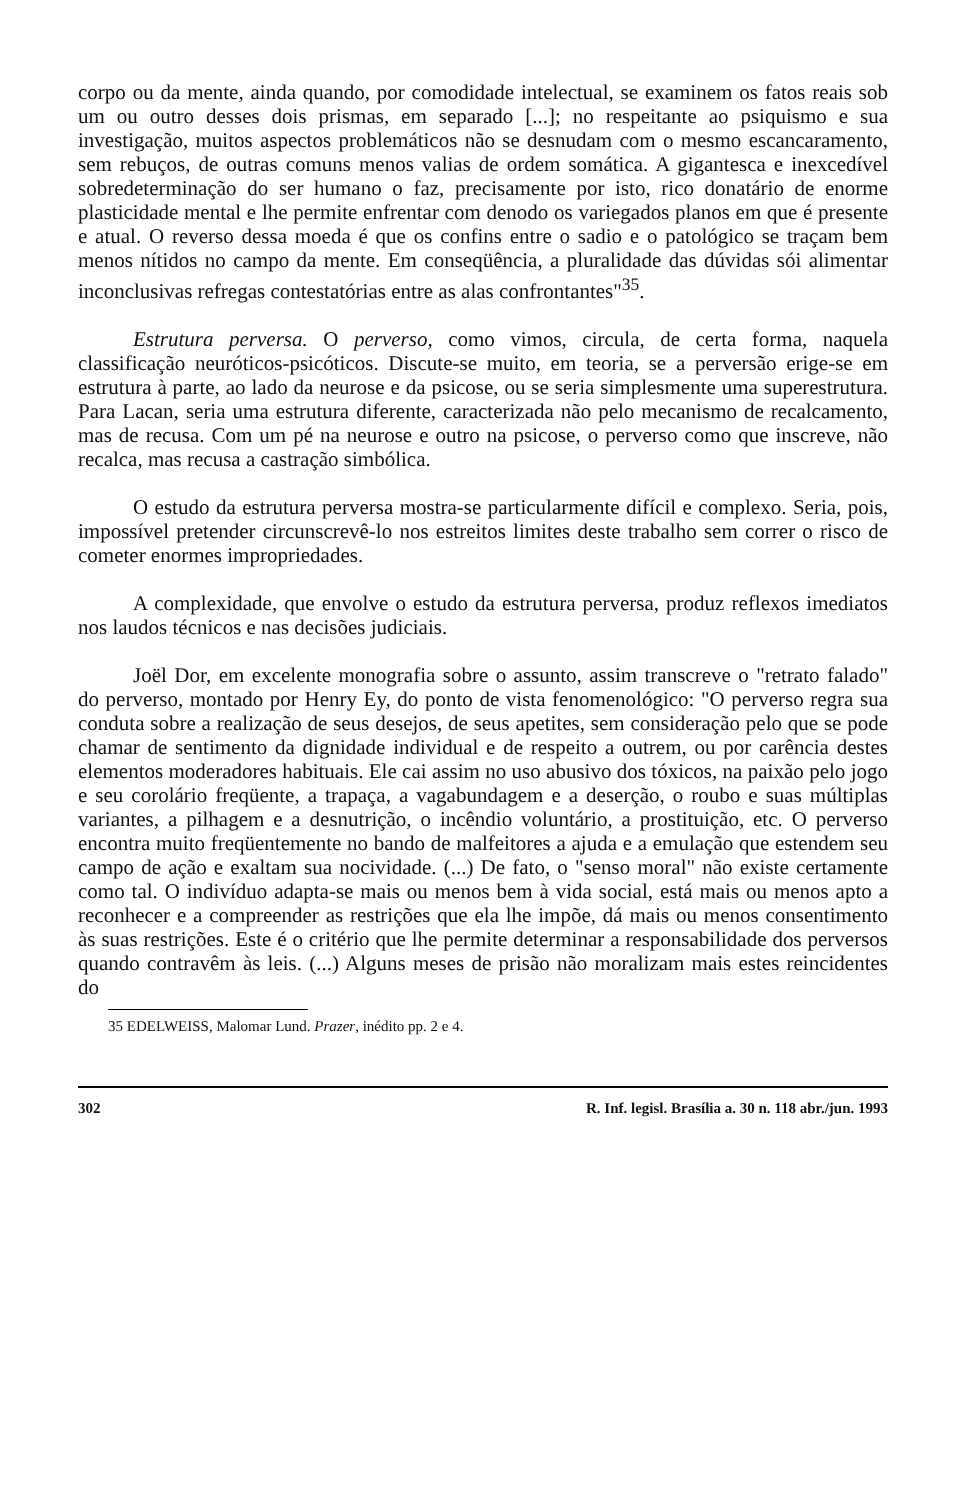corpo ou da mente, ainda quando, por comodidade intelectual, se examinem os fatos reais sob um ou outro desses dois prismas, em separado [...]; no respeitante ao psiquismo e sua investigação, muitos aspectos problemáticos não se desnudam com o mesmo escancaramento, sem rebuços, de outras comuns menos valias de ordem somática. A gigantesca e inexcedível sobredeterminação do ser humano o faz, precisamente por isto, rico donatário de enorme plasticidade mental e lhe permite enfrentar com denodo os variegados planos em que é presente e atual. O reverso dessa moeda é que os confins entre o sadio e o patológico se traçam bem menos nítidos no campo da mente. Em conseqüência, a pluralidade das dúvidas sói alimentar inconclusivas refregas contestatórias entre as alas confrontantes"<sup>35</sup>.
Estrutura perversa. O perverso, como vimos, circula, de certa forma, naquela classificação neuróticos-psicóticos. Discute-se muito, em teoria, se a perversão erige-se em estrutura à parte, ao lado da neurose e da psicose, ou se seria simplesmente uma superestrutura. Para Lacan, seria uma estrutura diferente, caracterizada não pelo mecanismo de recalcamento, mas de recusa. Com um pé na neurose e outro na psicose, o perverso como que inscreve, não recalca, mas recusa a castração simbólica.
O estudo da estrutura perversa mostra-se particularmente difícil e complexo. Seria, pois, impossível pretender circunscrevê-lo nos estreitos limites deste trabalho sem correr o risco de cometer enormes impropriedades.
A complexidade, que envolve o estudo da estrutura perversa, produz reflexos imediatos nos laudos técnicos e nas decisões judiciais.
Joël Dor, em excelente monografia sobre o assunto, assim transcreve o "retrato falado" do perverso, montado por Henry Ey, do ponto de vista fenomenológico: "O perverso regra sua conduta sobre a realização de seus desejos, de seus apetites, sem consideração pelo que se pode chamar de sentimento da dignidade individual e de respeito a outrem, ou por carência destes elementos moderadores habituais. Ele cai assim no uso abusivo dos tóxicos, na paixão pelo jogo e seu corolário freqüente, a trapaça, a vagabundagem e a deserção, o roubo e suas múltiplas variantes, a pilhagem e a desnutrição, o incêndio voluntário, a prostituição, etc. O perverso encontra muito freqüentemente no bando de malfeitores a ajuda e a emulação que estendem seu campo de ação e exaltam sua nocividade. (...) De fato, o "senso moral" não existe certamente como tal. O indivíduo adapta-se mais ou menos bem à vida social, está mais ou menos apto a reconhecer e a compreender as restrições que ela lhe impõe, dá mais ou menos consentimento às suas restrições. Este é o critério que lhe permite determinar a responsabilidade dos perversos quando contravêm às leis. (...) Alguns meses de prisão não moralizam mais estes reincidentes do
35 EDELWEISS, Malomar Lund. Prazer, inédito pp. 2 e 4.
302 R. Inf. legisl. Brasília a. 30 n. 118 abr./jun. 1993